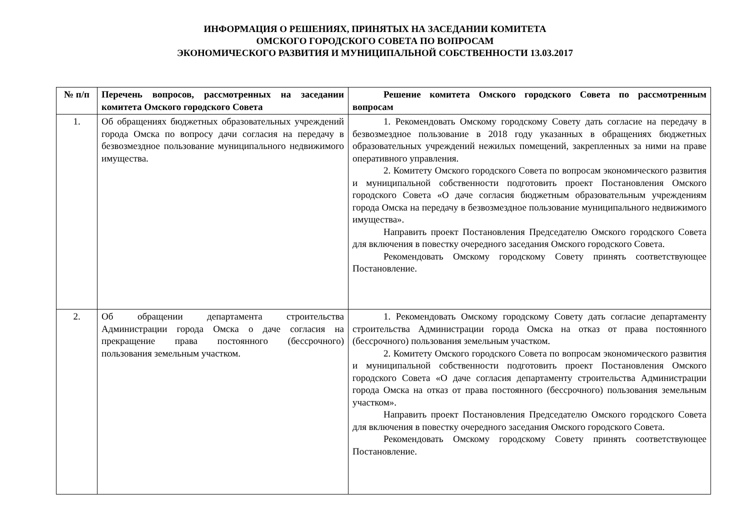ИНФОРМАЦИЯ О РЕШЕНИЯХ, ПРИНЯТЫХ НА ЗАСЕДАНИИ КОМИТЕТА
ОМСКОГО ГОРОДСКОГО СОВЕТА ПО ВОПРОСАМ
ЭКОНОМИЧЕСКОГО РАЗВИТИЯ И МУНИЦИПАЛЬНОЙ СОБСТВЕННОСТИ 13.03.2017
| № п/п | Перечень вопросов, рассмотренных на заседании комитета Омского городского Совета | Решение комитета Омского городского Совета по рассмотренным вопросам |
| --- | --- | --- |
| 1. | Об обращениях бюджетных образовательных учреждений города Омска по вопросу дачи согласия на передачу в безвозмездное пользование муниципального недвижимого имущества. | 1. Рекомендовать Омскому городскому Совету дать согласие на передачу в безвозмездное пользование в 2018 году указанных в обращениях бюджетных образовательных учреждений нежилых помещений, закрепленных за ними на праве оперативного управления. 2. Комитету Омского городского Совета по вопросам экономического развития и муниципальной собственности подготовить проект Постановления Омского городского Совета «О даче согласия бюджетным образовательным учреждениям города Омска на передачу в безвозмездное пользование муниципального недвижимого имущества». Направить проект Постановления Председателю Омского городского Совета для включения в повестку очередного заседания Омского городского Совета. Рекомендовать Омскому городскому Совету принять соответствующее Постановление. |
| 2. | Об обращении департамента строительства Администрации города Омска о даче согласия на прекращение права постоянного (бессрочного) пользования земельным участком. | 1. Рекомендовать Омскому городскому Совету дать согласие департаменту строительства Администрации города Омска на отказ от права постоянного (бессрочного) пользования земельным участком. 2. Комитету Омского городского Совета по вопросам экономического развития и муниципальной собственности подготовить проект Постановления Омского городского Совета «О даче согласия департаменту строительства Администрации города Омска на отказ от права постоянного (бессрочного) пользования земельным участком». Направить проект Постановления Председателю Омского городского Совета для включения в повестку очередного заседания Омского городского Совета. Рекомендовать Омскому городскому Совету принять соответствующее Постановление. |